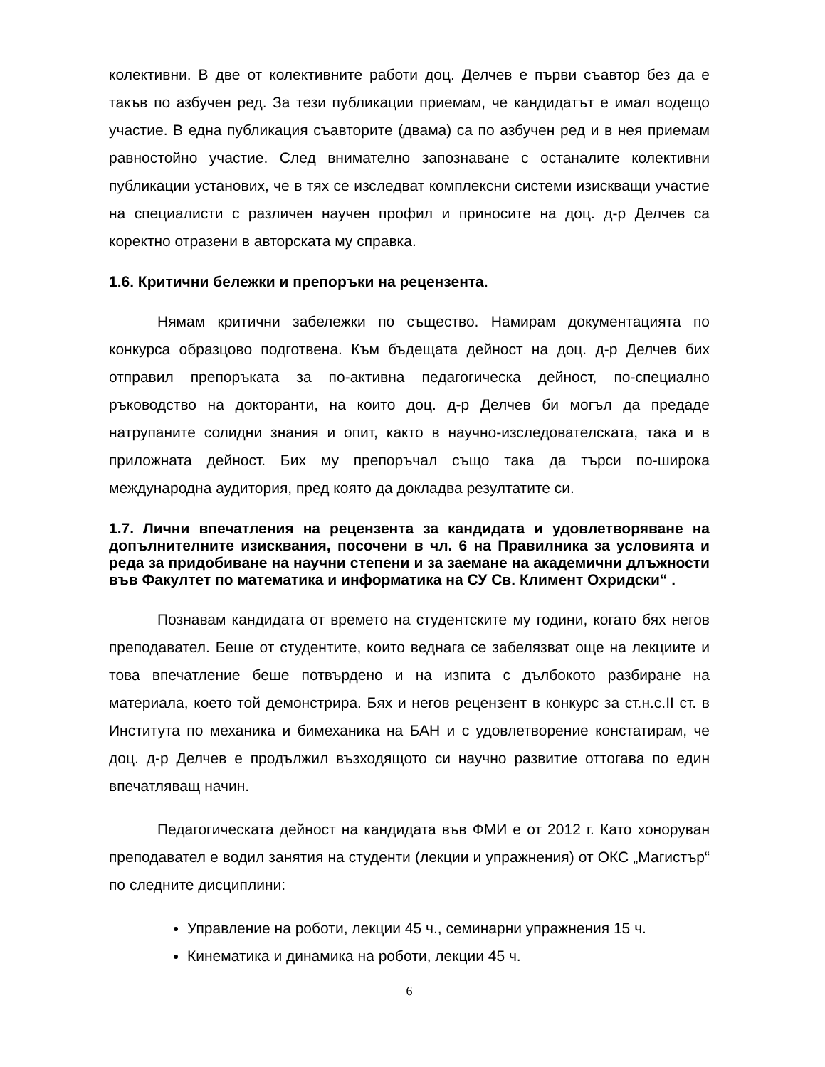колективни. В две от колективните работи доц. Делчев е първи съавтор без да е такъв по азбучен ред. За тези публикации приемам, че кандидатът е имал водещо участие. В една публикация съавторите (двама) са по азбучен ред и в нея приемам равностойно участие. След внимателно запознаване с останалите колективни публикации установих, че в тях се изследват комплексни системи изискващи участие на специалисти с различен научен профил и приносите на доц. д-р Делчев са коректно отразени в авторската му справка.
1.6. Критични бележки и препоръки на рецензента.
Нямам критични забележки по същество. Намирам документацията по конкурса образцово подготвена. Към бъдещата дейност на доц. д-р Делчев бих отправил препоръката за по-активна педагогическа дейност, по-специално ръководство на докторанти, на които доц. д-р Делчев би могъл да предаде натрупаните солидни знания и опит, както в научно-изследователската, така и в приложната дейност. Бих му препоръчал също така да търси по-широка международна аудитория, пред която да докладва резултатите си.
1.7. Лични впечатления на рецензента за кандидата и удовлетворяване на допълнителните изисквания, посочени в чл. 6 на Правилника за условията и реда за придобиване на научни степени и за заемане на академични длъжности във Факултет по математика и информатика на СУ Св. Климент Охридски“ .
Познавам кандидата от времето на студентските му години, когато бях негов преподавател. Беше от студентите, които веднага се забелязват още на лекциите и това впечатление беше потвърдено и на изпита с дълбокото разбиране на материала, което той демонстрира. Бях и негов рецензент в конкурс за ст.н.с.II ст. в Института по механика и бимеханика на БАН и с удовлетворение констатирам, че доц. д-р Делчев е продължил възходящото си научно развитие оттогава по един впечатляващ начин.
Педагогическата дейност на кандидата във ФМИ е от 2012 г. Като хоноруван преподавател е водил занятия на студенти (лекции и упражнения) от ОКС „Магистър“ по следните дисциплини:
Управление на роботи, лекции 45 ч., семинарни упражнения 15 ч.
Кинематика и динамика на роботи, лекции 45 ч.
6